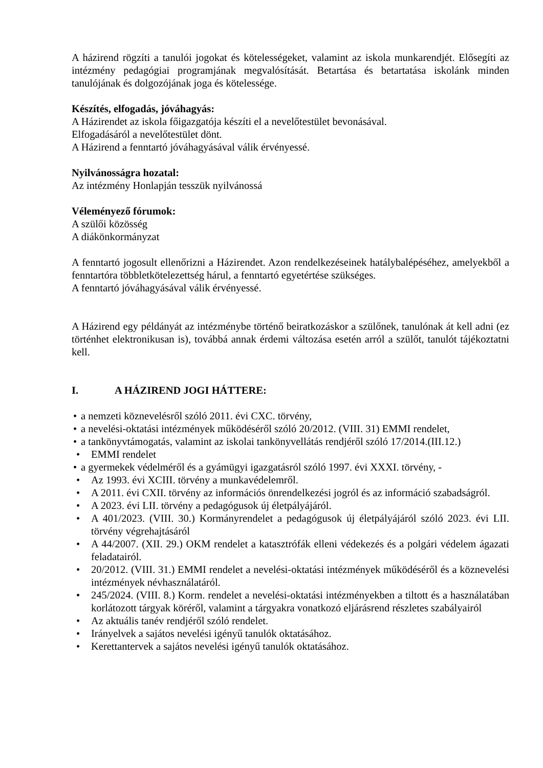A házirend rögzíti a tanulói jogokat és kötelességeket, valamint az iskola munkarendjét. Elősegíti az intézmény pedagógiai programjának megvalósítását. Betartása és betartatása iskolánk minden tanulójának és dolgozójának joga és kötelessége.
Készítés, elfogadás, jóváhagyás:
A Házirendet az iskola főigazgatója készíti el a nevelőtestület bevonásával.
Elfogadásáról a nevelőtestület dönt.
A Házirend a fenntartó jóváhagyásával válik érvényessé.
Nyilvánosságra hozatal:
Az intézmény Honlapján tesszük nyilvánossá
Véleményező fórumok:
A szülői közösség
A diákönkormányzat
A fenntartó jogosult ellenőrizni a Házirendet. Azon rendelkezéseinek hatálybalépéséhez, amelyekből a fenntartóra többletkötelezettség hárul, a fenntartó egyetértése szükséges.
A fenntartó jóváhagyásával válik érvényessé.
A Házirend egy példányát az intézménybe történő beiratkozáskor a szülőnek, tanulónak át kell adni (ez történhet elektronikusan is), továbbá annak érdemi változása esetén arról a szülőt, tanulót tájékoztatni kell.
I. A HÁZIREND JOGI HÁTTERE:
a nemzeti köznevelésről szóló 2011. évi CXC. törvény,
a nevelési-oktatási intézmények működéséről szóló 20/2012. (VIII. 31) EMMI rendelet,
a tankönyvtámogatás, valamint az iskolai tankönyvellátás rendjéről szóló 17/2014.(III.12.)
EMMI rendelet
a gyermekek védelméről és a gyámügyi igazgatásról szóló 1997. évi XXXI. törvény, -
Az 1993. évi XCIII. törvény a munkavédelemről.
A 2011. évi CXII. törvény az információs önrendelkezési jogról és az információ szabadságról.
A 2023. évi LII. törvény a pedagógusok új életpályájáról.
A 401/2023. (VIII. 30.) Kormányrendelet a pedagógusok új életpályájáról szóló 2023. évi LII. törvény végrehajtásáról
A 44/2007. (XII. 29.) OKM rendelet a katasztrófák elleni védekezés és a polgári védelem ágazati feladatairól.
20/2012. (VIII. 31.) EMMI rendelet a nevelési-oktatási intézmények működéséről és a köznevelési intézmények névhasználatáról.
245/2024. (VIII. 8.) Korm. rendelet a nevelési-oktatási intézményekben a tiltott és a használatában korlátozott tárgyak köréről, valamint a tárgyakra vonatkozó eljárásrend részletes szabályairól
Az aktuális tanév rendjéről szóló rendelet.
Irányelvek a sajátos nevelési igényű tanulók oktatásához.
Kerettantervek a sajátos nevelési igényű tanulók oktatásához.